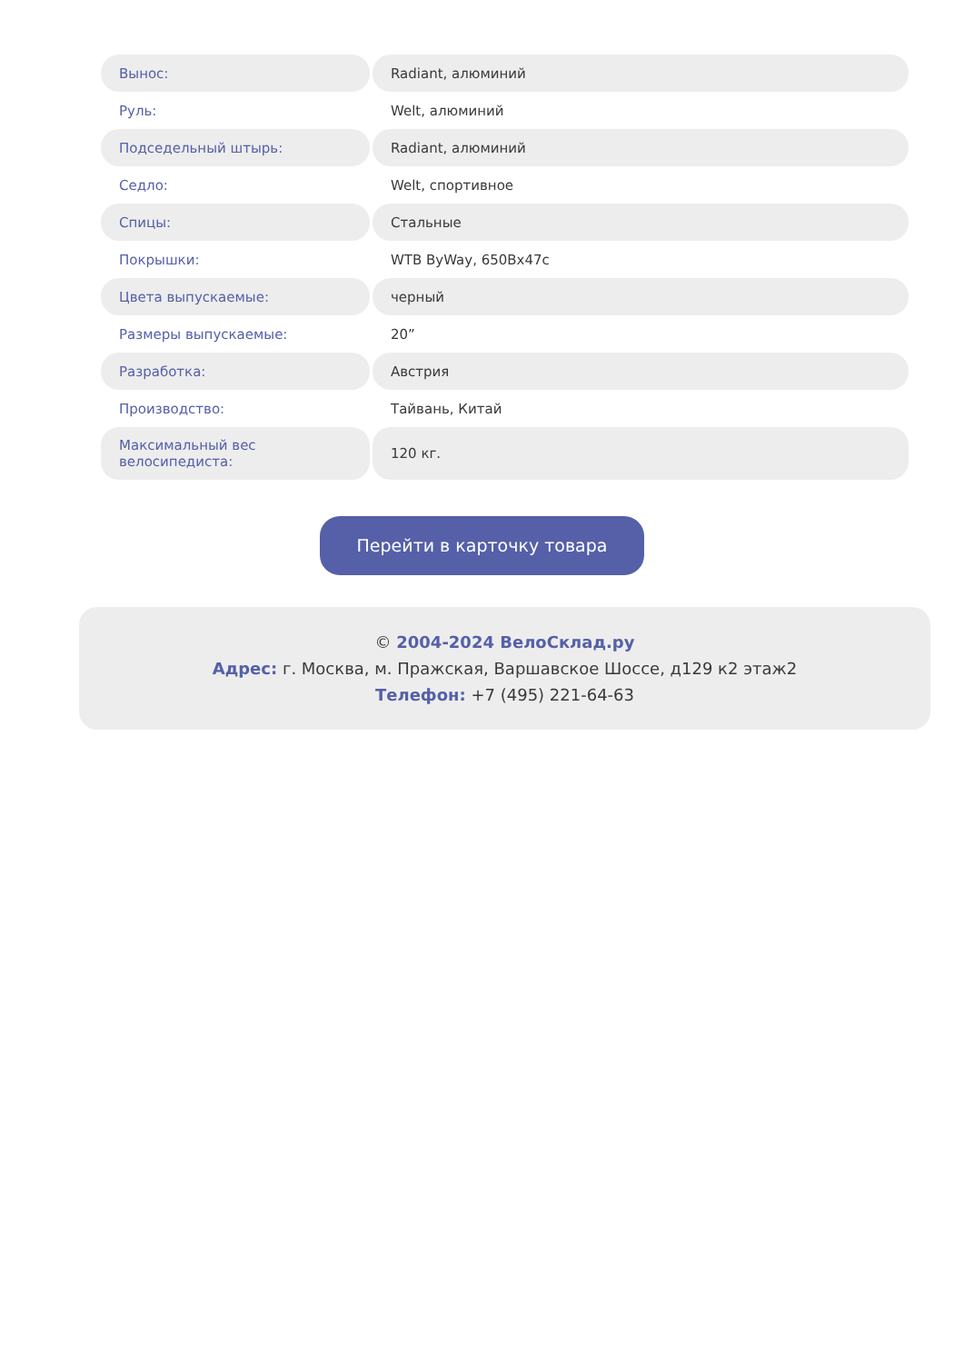| Вынос: | Radiant, алюминий |
| Руль: | Welt, алюминий |
| Подседельный штырь: | Radiant, алюминий |
| Седло: | Welt, спортивное |
| Спицы: | Стальные |
| Покрышки: | WTB ByWay, 650Bx47c |
| Цвета выпускаемые: | черный |
| Размеры выпускаемые: | 20” |
| Разработка: | Австрия |
| Производство: | Тайвань, Китай |
| Максимальный вес велосипедиста: | 120 кг. |
Перейти в карточку товара
© 2004-2024 ВелоСклад.ру
Адрес: г. Москва, м. Пражская, Варшавское Шоссе, д129 к2 этаж2
Телефон: +7 (495) 221-64-63